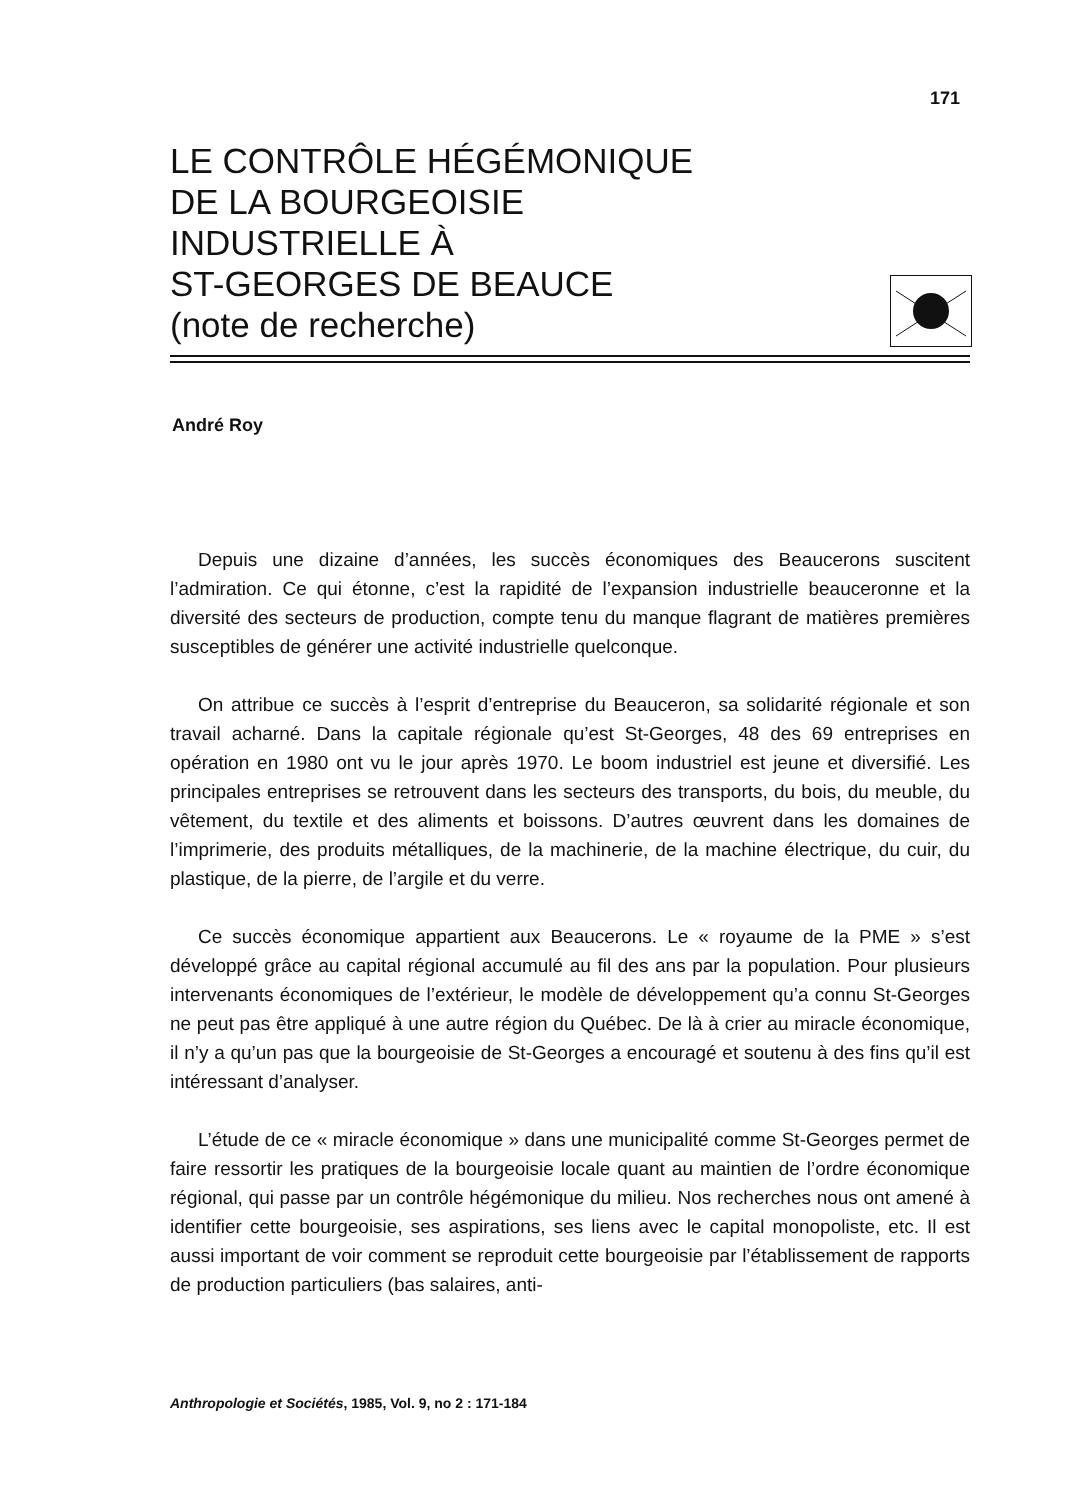171
LE CONTRÔLE HÉGÉMONIQUE
DE LA BOURGEOISIE
INDUSTRIELLE À
ST-GEORGES DE BEAUCE
(note de recherche)
André Roy
Depuis une dizaine d’années, les succès économiques des Beaucerons suscitent l’admiration. Ce qui étonne, c’est la rapidité de l’expansion industrielle beauceronne et la diversité des secteurs de production, compte tenu du manque flagrant de matières premières susceptibles de générer une activité industrielle quelconque.
On attribue ce succès à l’esprit d’entreprise du Beauceron, sa solidarité régionale et son travail acharné. Dans la capitale régionale qu’est St-Georges, 48 des 69 entreprises en opération en 1980 ont vu le jour après 1970. Le boom industriel est jeune et diversifié. Les principales entreprises se retrouvent dans les secteurs des transports, du bois, du meuble, du vêtement, du textile et des aliments et boissons. D’autres œuvrent dans les domaines de l’imprimerie, des produits métalliques, de la machinerie, de la machine électrique, du cuir, du plastique, de la pierre, de l’argile et du verre.
Ce succès économique appartient aux Beaucerons. Le « royaume de la PME » s’est développé grâce au capital régional accumulé au fil des ans par la population. Pour plusieurs intervenants économiques de l’extérieur, le modèle de développement qu’a connu St-Georges ne peut pas être appliqué à une autre région du Québec. De là à crier au miracle économique, il n’y a qu’un pas que la bourgeoisie de St-Georges a encouragé et soutenu à des fins qu’il est intéressant d’analyser.
L’étude de ce « miracle économique » dans une municipalité comme St-Georges permet de faire ressortir les pratiques de la bourgeoisie locale quant au maintien de l’ordre économique régional, qui passe par un contrôle hégémonique du milieu. Nos recherches nous ont amené à identifier cette bourgeoisie, ses aspirations, ses liens avec le capital monopoliste, etc. Il est aussi important de voir comment se reproduit cette bourgeoisie par l’établissement de rapports de production particuliers (bas salaires, anti-
Anthropologie et Sociétés, 1985, Vol. 9, no 2 : 171-184